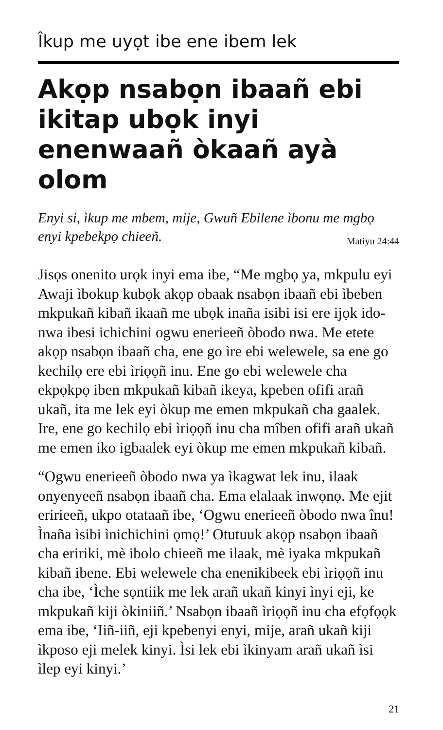Îkup me uyọt ibe ene ibem lek
Akọp nsabọn ibaañ ebi ikitap ubọk inyi enenwaañ òkaañ ayà olom
Enyi si, ìkup me mbem, mije, Gwuñ Ebilene ìbonu me mgbọ enyi kpebekpọ chieeñ. Matiyu 24:44
Jisọs onenito urọk inyi ema ibe, “Me mgbọ ya, mkpulu eyi Awaji ìbokup kubọk akọp obaak nsabọn ibaañ ebi ìbeben mkpukañ kibañ ikaañ me ubọk inaña isibi isi ere ijọk ido-nwa ibesi ichichini ogwu enerieeñ òbodo nwa. Me etete akọp nsabọn ibaañ cha, ene go ìre ebi welewele, sa ene go kechilọ ere ebi ìriọọñ inu. Ene go ebi welewele cha ekpọkpọ iben mkpukañ kibañ ikeya, kpeben ofifi arañ ukañ, ita me lek eyi òkup me emen mkpukañ cha gaalek. Ire, ene go kechilọ ebi ìriọọñ inu cha mîben ofifi arañ ukañ me emen iko igbaalek eyi òkup me emen mkpukañ kibañ.
“Ogwu enerieeñ òbodo nwa ya ìkagwat lek inu, ilaak onyenyeeñ nsabọn ibaañ cha. Ema elalaak inwọnọ. Me ejit eririeeñ, ukpo otataañ ibe, ‘Ogwu enerieeñ òbodo nwa înu! Ìnaña ìsibi ìnichichini ọmọ!’ Otutuuk akọp nsabọn ibaañ cha eririki, mè ibolo chieeñ me ilaak, mè iyaka mkpukañ kibañ ibene. Ebi welewele cha enenikibeek ebi ìriọọñ inu cha ibe, ‘Ìche sọntiik me lek arañ ukañ kinyi ìnyi eji, ke mkpukañ kiji òkiniiñ.’ Nsabọn ibaañ ìriọọñ inu cha efọfọọk ema ibe, ‘Iiñ-iiñ, eji kpebenyi enyi, mije, arañ ukañ kiji ìkposo eji melek kinyi. Ìsi lek ebi ìkinyam arañ ukañ ìsi ìlep eyi kinyi.’
21